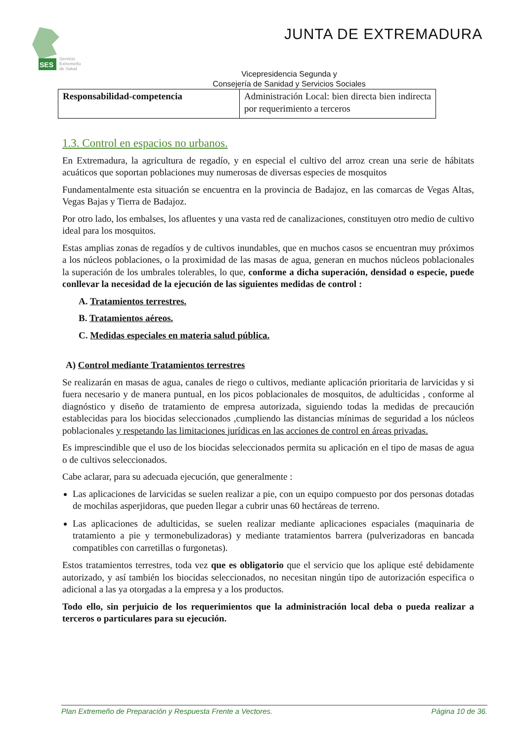SES
Servicio
Extremeño
de Salud
JUNTA DE EXTREMADURA
Vicepresidencia Segunda y
Consejería de Sanidad y Servicios Sociales
| Responsabilidad-competencia | Administración Local: bien directa bien indirecta por requerimiento a terceros |
1.3. Control en espacios no urbanos.
En Extremadura, la agricultura de regadío, y en especial el cultivo del arroz crean una serie de hábitats acuáticos que soportan poblaciones muy numerosas de diversas especies de mosquitos
Fundamentalmente esta situación se encuentra en la provincia de Badajoz, en las comarcas de Vegas Altas, Vegas Bajas y Tierra de Badajoz.
Por otro lado, los embalses, los afluentes y una vasta red de canalizaciones, constituyen otro medio de cultivo ideal para los mosquitos.
Estas amplias zonas de regadíos y de cultivos inundables, que en muchos casos se encuentran muy próximos a los núcleos poblaciones, o la proximidad de las masas de agua, generan en muchos núcleos poblacionales la superación de los umbrales tolerables, lo que, conforme a dicha superación, densidad o especie, puede conllevar la necesidad de la ejecución de las siguientes medidas de control :
A. Tratamientos terrestres.
B. Tratamientos aéreos.
C. Medidas especiales en materia salud pública.
A) Control mediante Tratamientos terrestres
Se realizarán en masas de agua, canales de riego o cultivos, mediante aplicación prioritaria de larvicidas y si fuera necesario y de manera puntual, en los picos poblacionales de mosquitos, de adulticidas , conforme al diagnóstico y diseño de tratamiento de empresa autorizada, siguiendo todas la medidas de precaución establecidas para los biocidas seleccionados ,cumpliendo las distancias mínimas de seguridad a los núcleos poblacionales y respetando las limitaciones jurídicas en las acciones de control en áreas privadas.
Es imprescindible que el uso de los biocidas seleccionados permita su aplicación en el tipo de masas de agua o de cultivos seleccionados.
Cabe aclarar, para su adecuada ejecución, que generalmente :
Las aplicaciones de larvicidas se suelen realizar a pie, con un equipo compuesto por dos personas dotadas de mochilas asperjidoras, que pueden llegar a cubrir unas 60 hectáreas de terreno.
Las aplicaciones de adulticidas, se suelen realizar mediante aplicaciones espaciales (maquinaria de tratamiento a pie y termonebulizadoras) y mediante tratamientos barrera (pulverizadoras en bancada compatibles con carretillas o furgonetas).
Estos tratamientos terrestres, toda vez que es obligatorio que el servicio que los aplique esté debidamente autorizado, y así también los biocidas seleccionados, no necesitan ningún tipo de autorización especifica o adicional a las ya otorgadas a la empresa y a los productos.
Todo ello, sin perjuicio de los requerimientos que la administración local deba o pueda realizar a terceros o particulares para su ejecución.
Plan Extremeño de Preparación y Respuesta Frente a Vectores. Página 10 de 36.